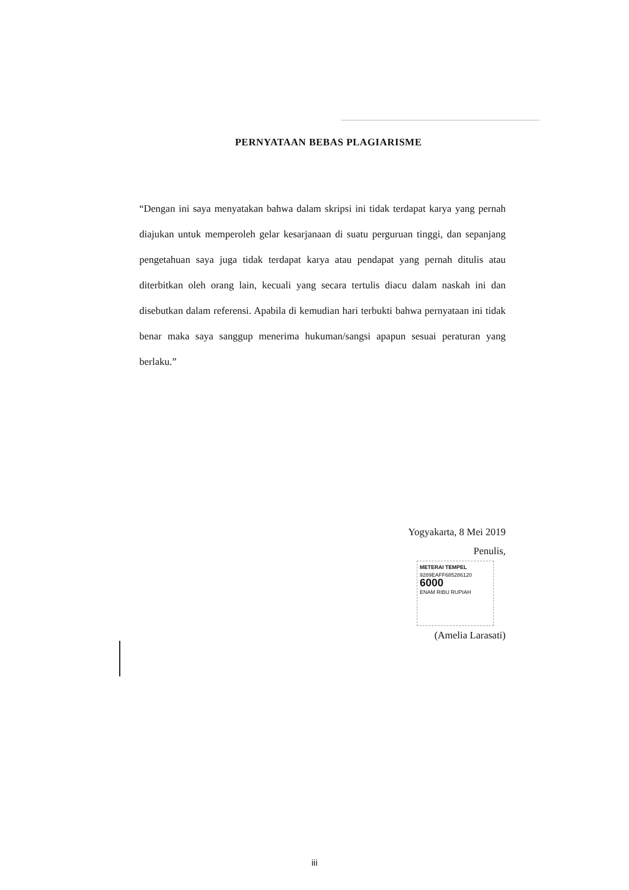PERNYATAAN BEBAS PLAGIARISME
“Dengan ini saya menyatakan bahwa dalam skripsi ini tidak terdapat karya yang pernah diajukan untuk memperoleh gelar kesarjanaan di suatu perguruan tinggi, dan sepanjang pengetahuan saya juga tidak terdapat karya atau pendapat yang pernah ditulis atau diterbitkan oleh orang lain, kecuali yang secara tertulis diacu dalam naskah ini dan disebutkan dalam referensi. Apabila di kemudian hari terbukti bahwa pernyataan ini tidak benar maka saya sanggup menerima hukuman/sangsi apapun sesuai peraturan yang berlaku.”
Yogyakarta, 8 Mei 2019
Penulis,
METERAI TEMPEL
9289EAFF685286120
6000
ENAM RIBU RUPIAH
(Amelia Larasati)
iii